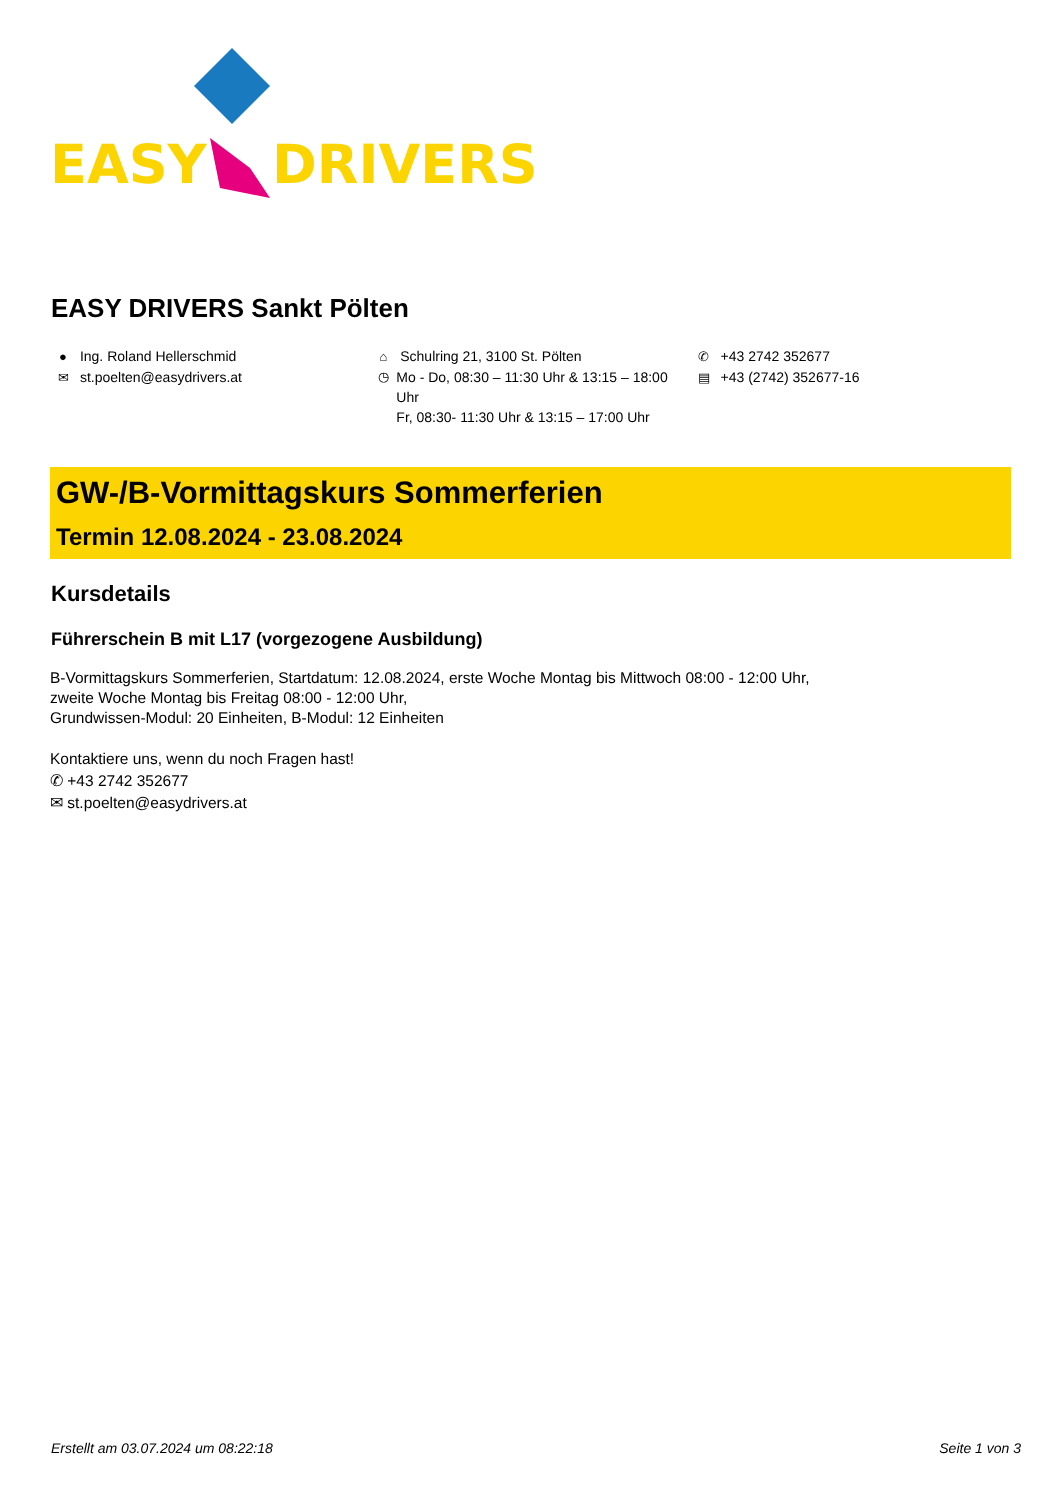EASY DRIVERS
EASY DRIVERS Sankt Pölten
● Ing. Roland Hellerschmid
✉ st.poelten@easydrivers.at
⌂ Schulring 21, 3100 St. Pölten
◷ Mo - Do, 08:30 – 11:30 Uhr & 13:15 – 18:00 Uhr
Fr, 08:30- 11:30 Uhr & 13:15 – 17:00 Uhr
✆ +43 2742 352677
▤ +43 (2742) 352677-16
GW-/B-Vormittagskurs Sommerferien
Termin 12.08.2024 - 23.08.2024
Kursdetails
Führerschein B mit L17 (vorgezogene Ausbildung)
B-Vormittagskurs Sommerferien, Startdatum: 12.08.2024, erste Woche Montag bis Mittwoch 08:00 - 12:00 Uhr,
zweite Woche Montag bis Freitag 08:00 - 12:00 Uhr,
Grundwissen-Modul: 20 Einheiten, B-Modul: 12 Einheiten
Kontaktiere uns, wenn du noch Fragen hast!
✆ +43 2742 352677
✉ st.poelten@easydrivers.at
Erstellt am 03.07.2024 um 08:22:18 Seite 1 von 3